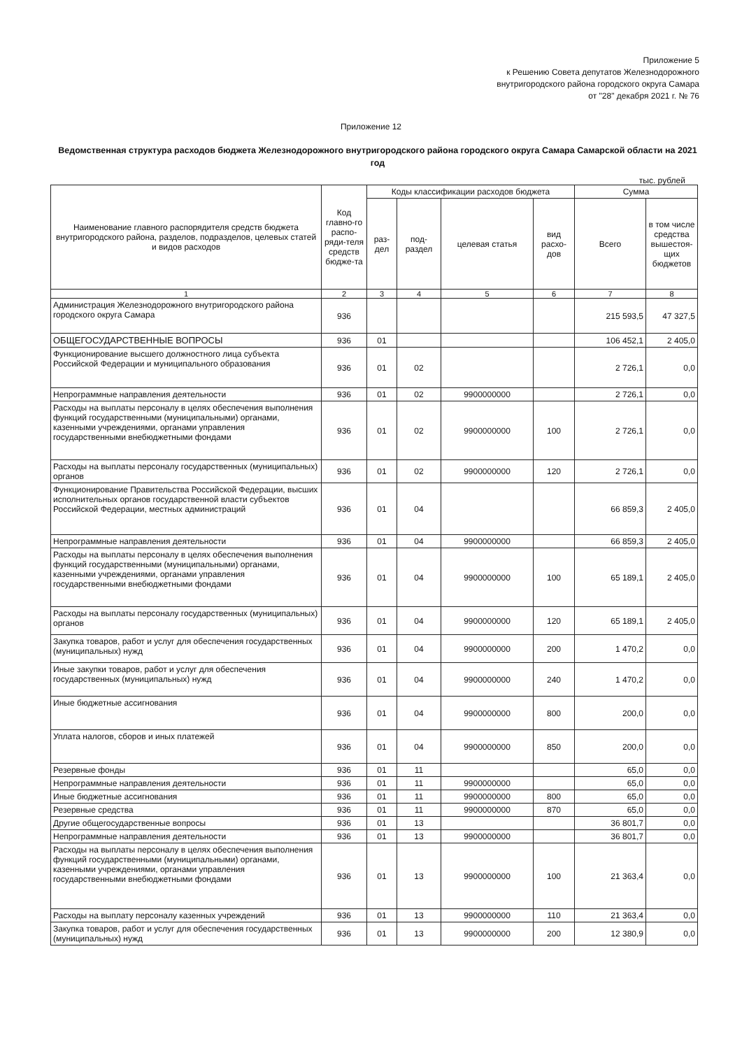Приложение 5
к Решению Совета депутатов Железнодорожного
внутригородского района городского округа Самара
от "28" декабря 2021 г. № 76
Приложение 12
Ведомственная структура расходов бюджета Железнодорожного внутригородского района городского округа Самара Самарской области на 2021 год
тыс. рублей
| Наименование главного распорядителя средств бюджета внутригородского района, разделов, подразделов, целевых статей и видов расходов | Код главно-го распо-ряди-теля средств бюдже-та | Коды классификации расходов бюджета | | | | Сумма | |
| --- | --- | --- | --- | --- | --- | --- | --- |
| | | раз-дел | под-раздел | целевая статья | вид расхо-дов | Всего | в том числе средства вышестоя-щих бюджетов |
| 1 | 2 | 3 | 4 | 5 | 6 | 7 | 8 |
| Администрация Железнодорожного внутригородского района городского округа Самара | 936 | | | | | 215 593,5 | 47 327,5 |
| ОБЩЕГОСУДАРСТВЕННЫЕ ВОПРОСЫ | 936 | 01 | | | | 106 452,1 | 2 405,0 |
| Функционирование высшего должностного лица субъекта Российской Федерации и муниципального образования | 936 | 01 | 02 | | | 2 726,1 | 0,0 |
| Непрограммные направления деятельности | 936 | 01 | 02 | 9900000000 | | 2 726,1 | 0,0 |
| Расходы на выплаты персоналу в целях обеспечения выполнения функций государственными (муниципальными) органами, казенными учреждениями, органами управления государственными внебюджетными фондами | 936 | 01 | 02 | 9900000000 | 100 | 2 726,1 | 0,0 |
| Расходы на выплаты персоналу государственных (муниципальных) органов | 936 | 01 | 02 | 9900000000 | 120 | 2 726,1 | 0,0 |
| Функционирование Правительства Российской Федерации, высших исполнительных органов государственной власти субъектов Российской Федерации, местных администраций | 936 | 01 | 04 | | | 66 859,3 | 2 405,0 |
| Непрограммные направления деятельности | 936 | 01 | 04 | 9900000000 | | 66 859,3 | 2 405,0 |
| Расходы на выплаты персоналу в целях обеспечения выполнения функций государственными (муниципальными) органами, казенными учреждениями, органами управления государственными внебюджетными фондами | 936 | 01 | 04 | 9900000000 | 100 | 65 189,1 | 2 405,0 |
| Расходы на выплаты персоналу государственных (муниципальных) органов | 936 | 01 | 04 | 9900000000 | 120 | 65 189,1 | 2 405,0 |
| Закупка товаров, работ и услуг для обеспечения государственных (муниципальных) нужд | 936 | 01 | 04 | 9900000000 | 200 | 1 470,2 | 0,0 |
| Иные закупки товаров, работ и услуг для обеспечения государственных (муниципальных) нужд | 936 | 01 | 04 | 9900000000 | 240 | 1 470,2 | 0,0 |
| Иные бюджетные ассигнования | 936 | 01 | 04 | 9900000000 | 800 | 200,0 | 0,0 |
| Уплата налогов, сборов и иных платежей | 936 | 01 | 04 | 9900000000 | 850 | 200,0 | 0,0 |
| Резервные фонды | 936 | 01 | 11 | | | 65,0 | 0,0 |
| Непрограммные направления деятельности | 936 | 01 | 11 | 9900000000 | | 65,0 | 0,0 |
| Иные бюджетные ассигнования | 936 | 01 | 11 | 9900000000 | 800 | 65,0 | 0,0 |
| Резервные средства | 936 | 01 | 11 | 9900000000 | 870 | 65,0 | 0,0 |
| Другие общегосударственные вопросы | 936 | 01 | 13 | | | 36 801,7 | 0,0 |
| Непрограммные направления деятельности | 936 | 01 | 13 | 9900000000 | | 36 801,7 | 0,0 |
| Расходы на выплаты персоналу в целях обеспечения выполнения функций государственными (муниципальными) органами, казенными учреждениями, органами управления государственными внебюджетными фондами | 936 | 01 | 13 | 9900000000 | 100 | 21 363,4 | 0,0 |
| Расходы на выплату персоналу казенных учреждений | 936 | 01 | 13 | 9900000000 | 110 | 21 363,4 | 0,0 |
| Закупка товаров, работ и услуг для обеспечения государственных (муниципальных) нужд | 936 | 01 | 13 | 9900000000 | 200 | 12 380,9 | 0,0 |